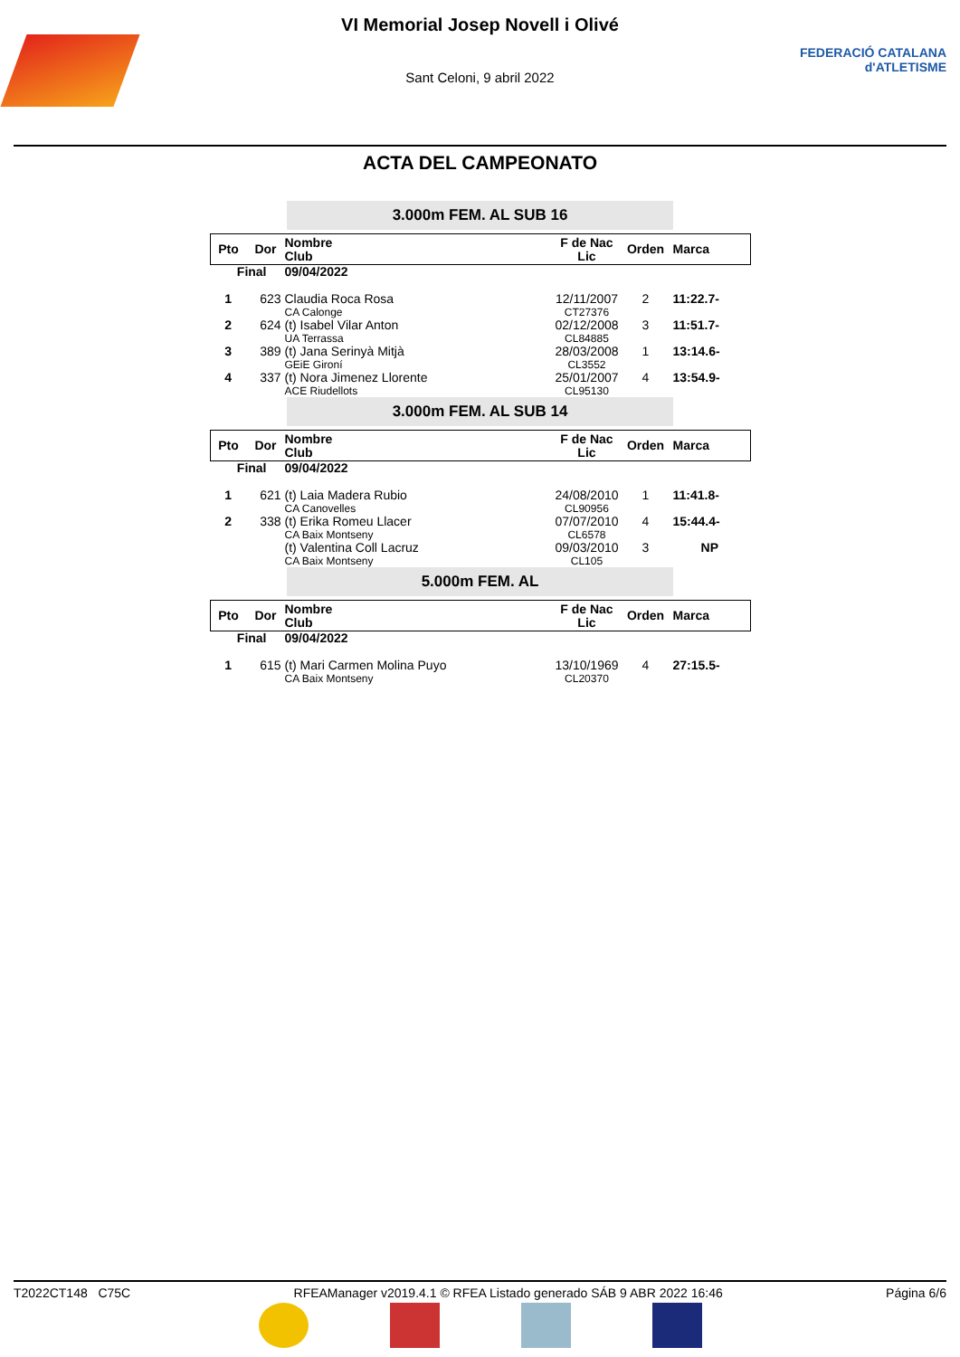VI Memorial Josep Novell i Olivé
Sant Celoni, 9 abril 2022
FEDERACIÓ CATALANA
d'ATLETISME
ACTA DEL CAMPEONATO
3.000m FEM. AL SUB 16
| Pto | Dor | Nombre Club | F de Nac Lic | Orden | Marca |
| --- | --- | --- | --- | --- | --- |
| Final | | 09/04/2022 | | | |
| 1 | 623 | Claudia Roca Rosa CA Calonge | 12/11/2007 CT27376 | 2 | 11:22.7- |
| 2 | 624 | (t) Isabel Vilar Anton UA Terrassa | 02/12/2008 CL84885 | 3 | 11:51.7- |
| 3 | 389 | (t) Jana Serinyà Mitjà GEiE Gironí | 28/03/2008 CL3552 | 1 | 13:14.6- |
| 4 | 337 | (t) Nora Jimenez Llorente ACE Riudellots | 25/01/2007 CL95130 | 4 | 13:54.9- |
3.000m FEM. AL SUB 14
| Pto | Dor | Nombre Club | F de Nac Lic | Orden | Marca |
| --- | --- | --- | --- | --- | --- |
| Final | | 09/04/2022 | | | |
| 1 | 621 | (t) Laia Madera Rubio CA Canovelles | 24/08/2010 CL90956 | 1 | 11:41.8- |
| 2 | 338 | (t) Erika Romeu Llacer CA Baix Montseny | 07/07/2010 CL6578 | 4 | 15:44.4- |
| | | (t) Valentina Coll Lacruz CA Baix Montseny | 09/03/2010 CL105 | 3 | NP |
5.000m FEM. AL
| Pto | Dor | Nombre Club | F de Nac Lic | Orden | Marca |
| --- | --- | --- | --- | --- | --- |
| Final | | 09/04/2022 | | | |
| 1 | 615 | (t) Mari Carmen Molina Puyo CA Baix Montseny | 13/10/1969 CL20370 | 4 | 27:15.5- |
T2022CT148 C75C RFEAManager v2019.4.1 © RFEA Listado generado SÁB 9 ABR 2022 16:46 Página 6/6